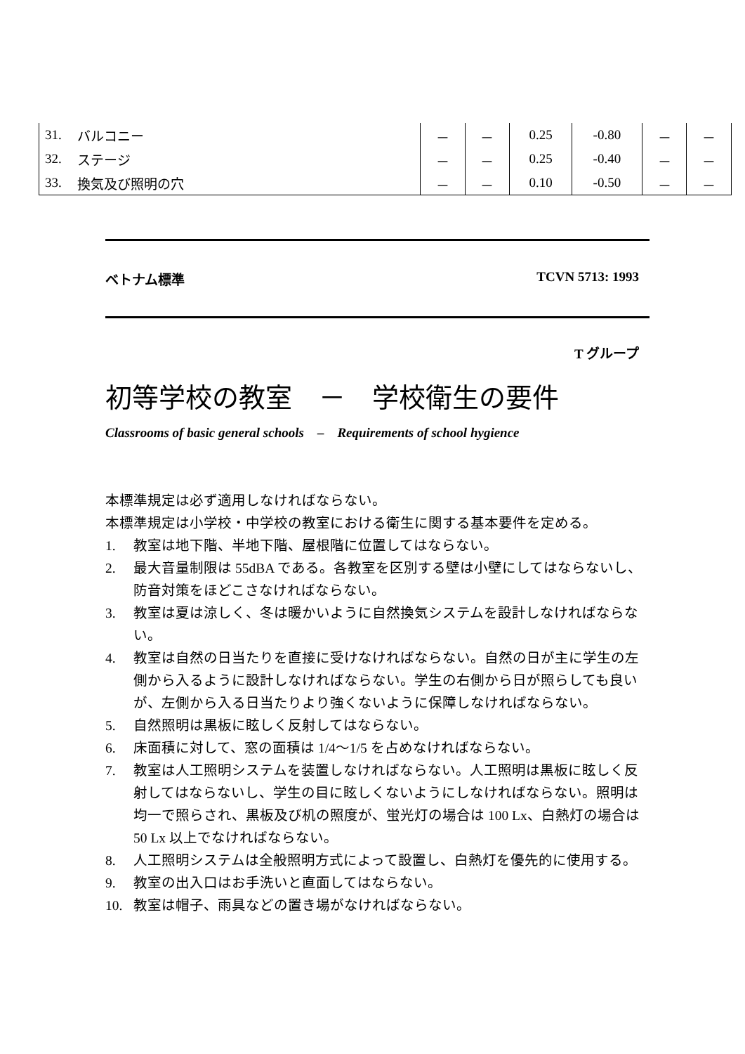| 31. | バルコニー | － | － | 0.25 | -0.80 | － | － |
| 32. | ステージ | － | － | 0.25 | -0.40 | － | － |
| 33. | 換気及び照明の穴 | － | － | 0.10 | -0.50 | － | － |
ベトナム標準 TCVN 5713: 1993
T グループ
初等学校の教室　－　学校衛生の要件
Classrooms of basic general schools　–　Requirements of school hygience
本標準規定は必ず適用しなければならない。
本標準規定は小学校・中学校の教室における衛生に関する基本要件を定める。
1. 教室は地下階、半地下階、屋根階に位置してはならない。
2. 最大音量制限は 55dBA である。各教室を区別する壁は小壁にしてはならないし、防音対策をほどこさなければならない。
3. 教室は夏は涼しく、冬は暖かいように自然換気システムを設計しなければならない。
4. 教室は自然の日当たりを直接に受けなければならない。自然の日が主に学生の左側から入るように設計しなければならない。学生の右側から日が照らしても良いが、左側から入る日当たりより強くないように保障しなければならない。
5. 自然照明は黒板に眩しく反射してはならない。
6. 床面積に対して、窓の面積は 1/4～1/5 を占めなければならない。
7. 教室は人工照明システムを装置しなければならない。人工照明は黒板に眩しく反射してはならないし、学生の目に眩しくないようにしなければならない。照明は均一で照らされ、黒板及び机の照度が、蛍光灯の場合は 100 Lx、白熱灯の場合は 50 Lx 以上でなければならない。
8. 人工照明システムは全般照明方式によって設置し、白熱灯を優先的に使用する。
9. 教室の出入口はお手洗いと直面してはならない。
10. 教室は帽子、雨具などの置き場がなければならない。